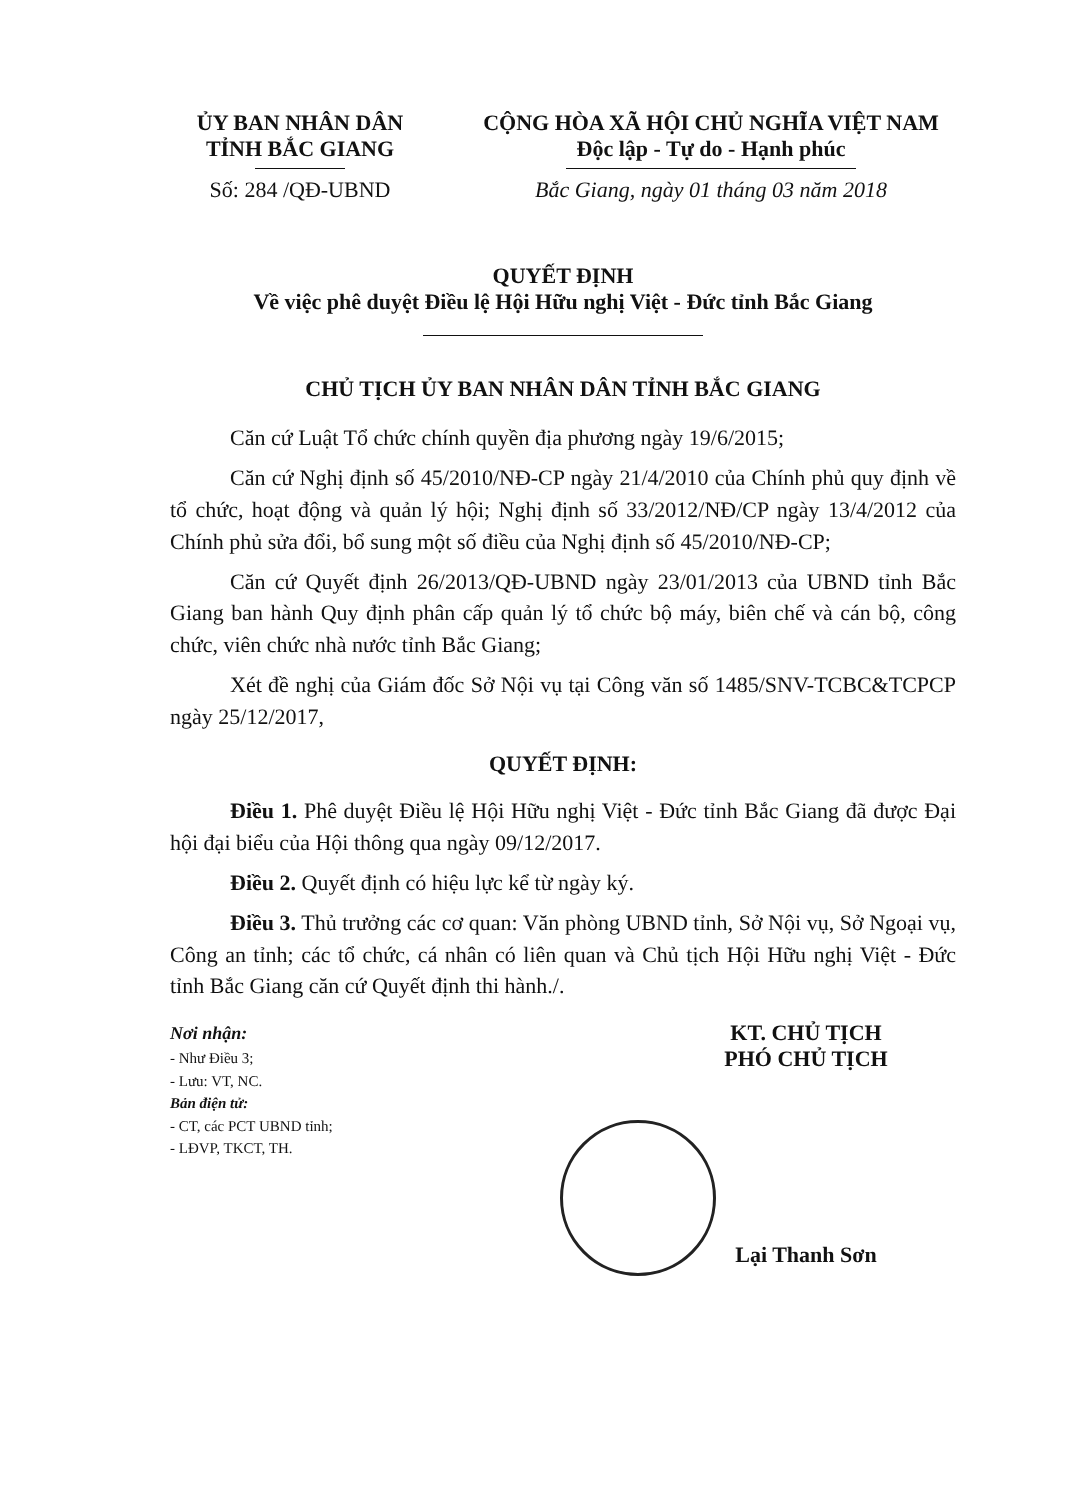ỦY BAN NHÂN DÂN
TỈNH BẮC GIANG
Số: 284 /QĐ-UBND
CỘNG HÒA XÃ HỘI CHỦ NGHĨA VIỆT NAM
Độc lập - Tự do - Hạnh phúc
Bắc Giang, ngày 01 tháng 03 năm 2018
QUYẾT ĐỊNH
Về việc phê duyệt Điều lệ Hội Hữu nghị Việt - Đức tỉnh Bắc Giang
CHỦ TỊCH ỦY BAN NHÂN DÂN TỈNH BẮC GIANG
Căn cứ Luật Tổ chức chính quyền địa phương ngày 19/6/2015;
Căn cứ Nghị định số 45/2010/NĐ-CP ngày 21/4/2010 của Chính phủ quy định về tổ chức, hoạt động và quản lý hội; Nghị định số 33/2012/NĐ/CP ngày 13/4/2012 của Chính phủ sửa đổi, bổ sung một số điều của Nghị định số 45/2010/NĐ-CP;
Căn cứ Quyết định 26/2013/QĐ-UBND ngày 23/01/2013 của UBND tỉnh Bắc Giang ban hành Quy định phân cấp quản lý tổ chức bộ máy, biên chế và cán bộ, công chức, viên chức nhà nước tỉnh Bắc Giang;
Xét đề nghị của Giám đốc Sở Nội vụ tại Công văn số 1485/SNV-TCBC&TCPCP ngày 25/12/2017,
QUYẾT ĐỊNH:
Điều 1. Phê duyệt Điều lệ Hội Hữu nghị Việt - Đức tỉnh Bắc Giang đã được Đại hội đại biểu của Hội thông qua ngày 09/12/2017.
Điều 2. Quyết định có hiệu lực kể từ ngày ký.
Điều 3. Thủ trưởng các cơ quan: Văn phòng UBND tỉnh, Sở Nội vụ, Sở Ngoại vụ, Công an tỉnh; các tổ chức, cá nhân có liên quan và Chủ tịch Hội Hữu nghị Việt - Đức tỉnh Bắc Giang căn cứ Quyết định thi hành./.
Nơi nhận:
- Như Điều 3;
- Lưu: VT, NC.
Bản điện tử:
- CT, các PCT UBND tỉnh;
- LĐVP, TKCT, TH.
KT. CHỦ TỊCH
PHÓ CHỦ TỊCH
Lại Thanh Sơn